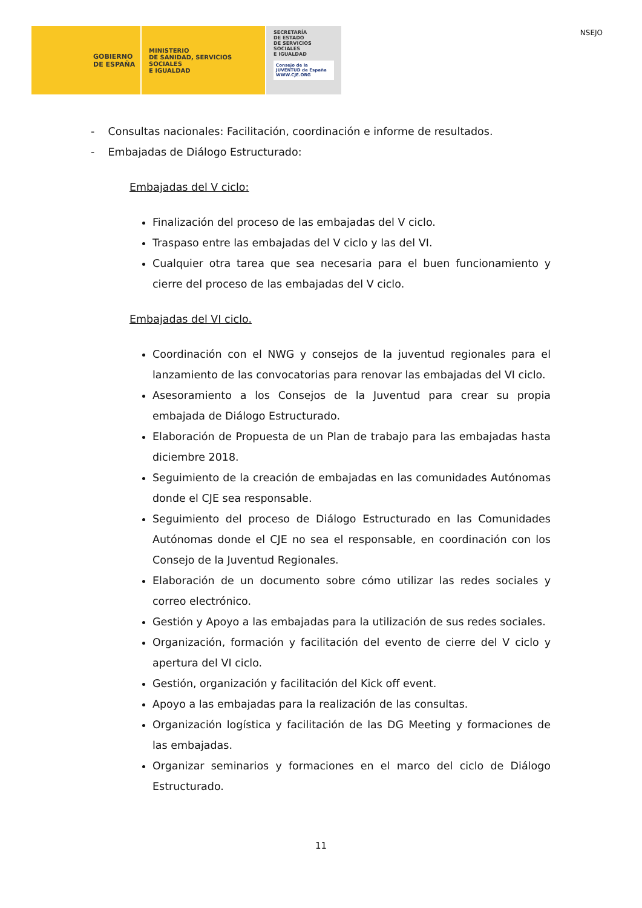GOBIERNO
DE ESPAÑA
MINISTERIO
DE SANIDAD, SERVICIOS SOCIALES
E IGUALDAD
SECRETARÍA
DE ESTADO
DE SERVICIOS SOCIALES
E IGUALDAD
Consejo de la JUVENTUD de España
WWW.CJE.ORG
NSEJO
- Consultas nacionales: Facilitación, coordinación e informe de resultados.
- Embajadas de Diálogo Estructurado:
Embajadas del V ciclo:
Finalización del proceso de las embajadas del V ciclo.
Traspaso entre las embajadas del V ciclo y las del VI.
Cualquier otra tarea que sea necesaria para el buen funcionamiento y cierre del proceso de las embajadas del V ciclo.
Embajadas del VI ciclo.
Coordinación con el NWG y consejos de la juventud regionales para el lanzamiento de las convocatorias para renovar las embajadas del VI ciclo.
Asesoramiento a los Consejos de la Juventud para crear su propia embajada de Diálogo Estructurado.
Elaboración de Propuesta de un Plan de trabajo para las embajadas hasta diciembre 2018.
Seguimiento de la creación de embajadas en las comunidades Autónomas donde el CJE sea responsable.
Seguimiento del proceso de Diálogo Estructurado en las Comunidades Autónomas donde el CJE no sea el responsable, en coordinación con los Consejo de la Juventud Regionales.
Elaboración de un documento sobre cómo utilizar las redes sociales y correo electrónico.
Gestión y Apoyo a las embajadas para la utilización de sus redes sociales.
Organización, formación y facilitación del evento de cierre del V ciclo y apertura del VI ciclo.
Gestión, organización y facilitación del Kick off event.
Apoyo a las embajadas para la realización de las consultas.
Organización logística y facilitación de las DG Meeting y formaciones de las embajadas.
Organizar seminarios y formaciones en el marco del ciclo de Diálogo Estructurado.
11